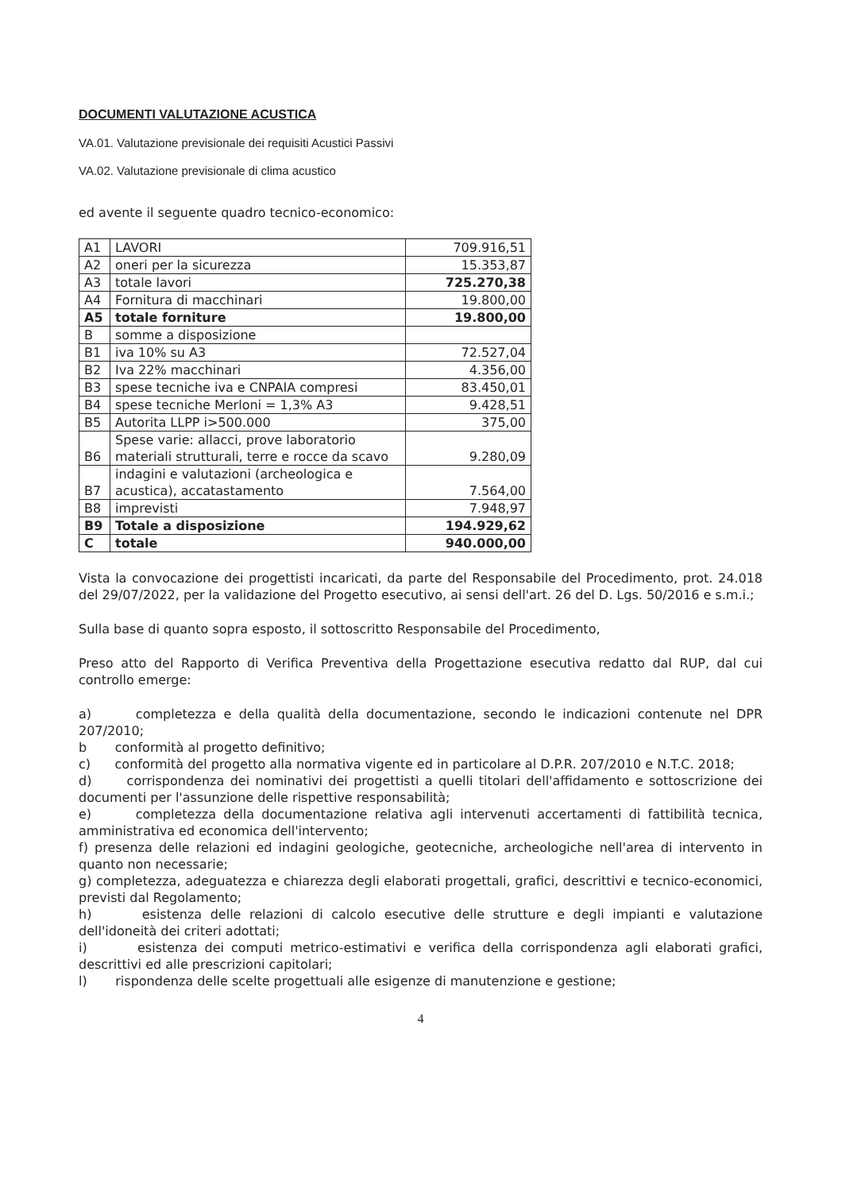DOCUMENTI VALUTAZIONE ACUSTICA
VA.01. Valutazione previsionale dei requisiti Acustici Passivi
VA.02. Valutazione previsionale di clima acustico
ed avente il seguente quadro tecnico-economico:
| A1 | LAVORI | 709.916,51 |
| A2 | oneri per la sicurezza | 15.353,87 |
| A3 | totale lavori | 725.270,38 |
| A4 | Fornitura di macchinari | 19.800,00 |
| A5 | totale forniture | 19.800,00 |
| B | somme a disposizione | |
| B1 | iva 10% su A3 | 72.527,04 |
| B2 | Iva 22% macchinari | 4.356,00 |
| B3 | spese tecniche iva e CNPAIA compresi | 83.450,01 |
| B4 | spese tecniche Merloni = 1,3% A3 | 9.428,51 |
| B5 | Autorita LLPP i>500.000 | 375,00 |
| B6 | Spese varie: allacci, prove laboratorio materiali strutturali, terre e rocce da scavo | 9.280,09 |
| B7 | indagini e valutazioni (archeologica e acustica), accatastamento | 7.564,00 |
| B8 | imprevisti | 7.948,97 |
| B9 | Totale a disposizione | 194.929,62 |
| C | totale | 940.000,00 |
Vista la convocazione dei progettisti incaricati, da parte del Responsabile del Procedimento, prot. 24.018 del 29/07/2022, per la validazione del Progetto esecutivo, ai sensi dell'art. 26 del D. Lgs. 50/2016 e s.m.i.;
Sulla base di quanto sopra esposto, il sottoscritto Responsabile del Procedimento,
Preso atto del Rapporto di Verifica Preventiva della Progettazione esecutiva redatto dal RUP, dal cui controllo emerge:
a) completezza e della qualità della documentazione, secondo le indicazioni contenute nel DPR 207/2010;
b conformità al progetto definitivo;
c) conformità del progetto alla normativa vigente ed in particolare al D.P.R. 207/2010 e N.T.C. 2018;
d) corrispondenza dei nominativi dei progettisti a quelli titolari dell'affidamento e sottoscrizione dei documenti per l'assunzione delle rispettive responsabilità;
e) completezza della documentazione relativa agli intervenuti accertamenti di fattibilità tecnica, amministrativa ed economica dell'intervento;
f) presenza delle relazioni ed indagini geologiche, geotecniche, archeologiche nell'area di intervento in quanto non necessarie;
g) completezza, adeguatezza e chiarezza degli elaborati progettali, grafici, descrittivi e tecnico-economici, previsti dal Regolamento;
h) esistenza delle relazioni di calcolo esecutive delle strutture e degli impianti e valutazione dell'idoneità dei criteri adottati;
i) esistenza dei computi metrico-estimativi e verifica della corrispondenza agli elaborati grafici, descrittivi ed alle prescrizioni capitolari;
l) rispondenza delle scelte progettuali alle esigenze di manutenzione e gestione;
4